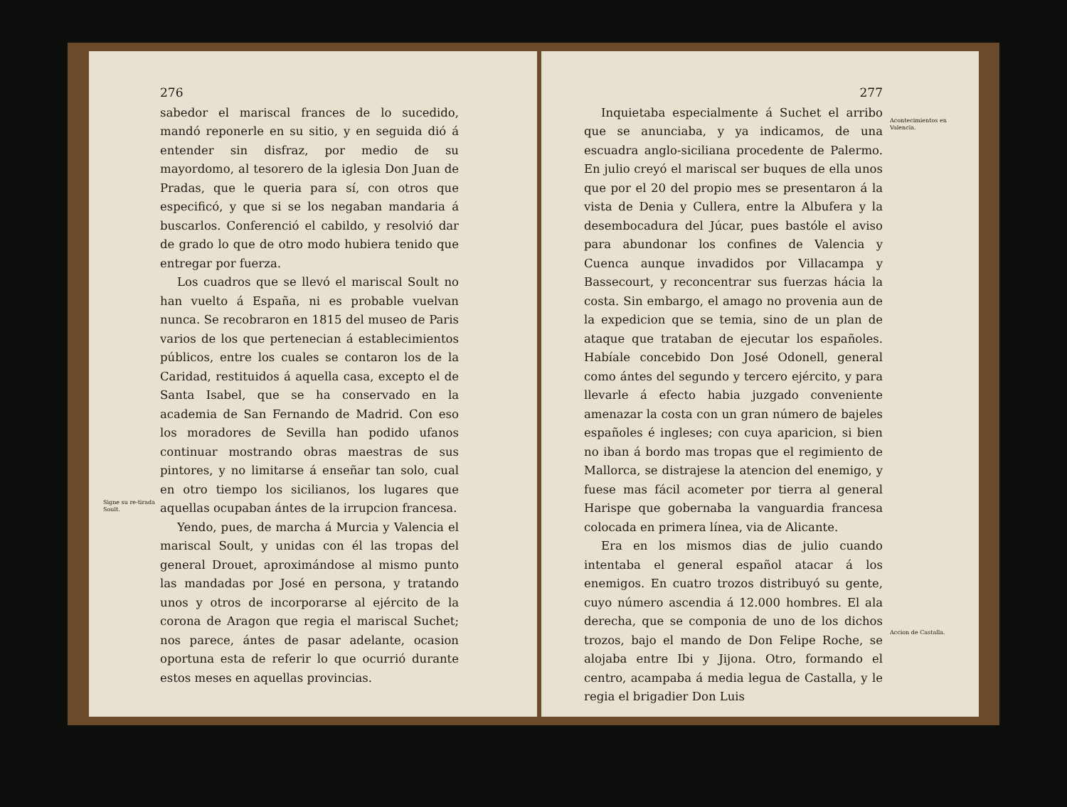Signe su re-tirada Soult.
276
sabedor el mariscal frances de lo sucedido, mandó reponerle en su sitio, y en seguida dió á entender sin disfraz, por medio de su mayordomo, al tesorero de la iglesia Don Juan de Pradas, que le queria para sí, con otros que especificó, y que si se los negaban mandaria á buscarlos. Conferenció el cabildo, y resolvió dar de grado lo que de otro modo hubiera tenido que entregar por fuerza.
Los cuadros que se llevó el mariscal Soult no han vuelto á España, ni es probable vuelvan nunca. Se recobraron en 1815 del museo de Paris varios de los que pertenecian á establecimientos públicos, entre los cuales se contaron los de la Caridad, restituidos á aquella casa, excepto el de Santa Isabel, que se ha conservado en la academia de San Fernando de Madrid. Con eso los moradores de Sevilla han podido ufanos continuar mostrando obras maestras de sus pintores, y no limitarse á enseñar tan solo, cual en otro tiempo los sicilianos, los lugares que aquellas ocupaban ántes de la irrupcion francesa.
Yendo, pues, de marcha á Murcia y Valencia el mariscal Soult, y unidas con él las tropas del general Drouet, aproximándose al mismo punto las mandadas por José en persona, y tratando unos y otros de incorporarse al ejército de la corona de Aragon que regia el mariscal Suchet; nos parece, ántes de pasar adelante, ocasion oportuna esta de referir lo que ocurrió durante estos meses en aquellas provincias.
277
Inquietaba especialmente á Suchet el arribo que se anunciaba, y ya indicamos, de una escuadra anglo-siciliana procedente de Palermo. En julio creyó el mariscal ser buques de ella unos que por el 20 del propio mes se presentaron á la vista de Denia y Cullera, entre la Albufera y la desembocadura del Júcar, pues bastóle el aviso para abundonar los confines de Valencia y Cuenca aunque invadidos por Villacampa y Bassecourt, y reconcentrar sus fuerzas hácia la costa. Sin embargo, el amago no provenia aun de la expedicion que se temia, sino de un plan de ataque que trataban de ejecutar los españoles. Habíale concebido Don José Odonell, general como ántes del segundo y tercero ejército, y para llevarle á efecto habia juzgado conveniente amenazar la costa con un gran número de bajeles españoles é ingleses; con cuya aparicion, si bien no iban á bordo mas tropas que el regimiento de Mallorca, se distrajese la atencion del enemigo, y fuese mas fácil acometer por tierra al general Harispe que gobernaba la vanguardia francesa colocada en primera línea, via de Alicante.
Era en los mismos dias de julio cuando intentaba el general español atacar á los enemigos. En cuatro trozos distribuyó su gente, cuyo número ascendia á 12.000 hombres. El ala derecha, que se componia de uno de los dichos trozos, bajo el mando de Don Felipe Roche, se alojaba entre Ibi y Jijona. Otro, formando el centro, acampaba á media legua de Castalla, y le regia el brigadier Don Luis
Acontecimientos en Valencia.
Accion de Castalla.